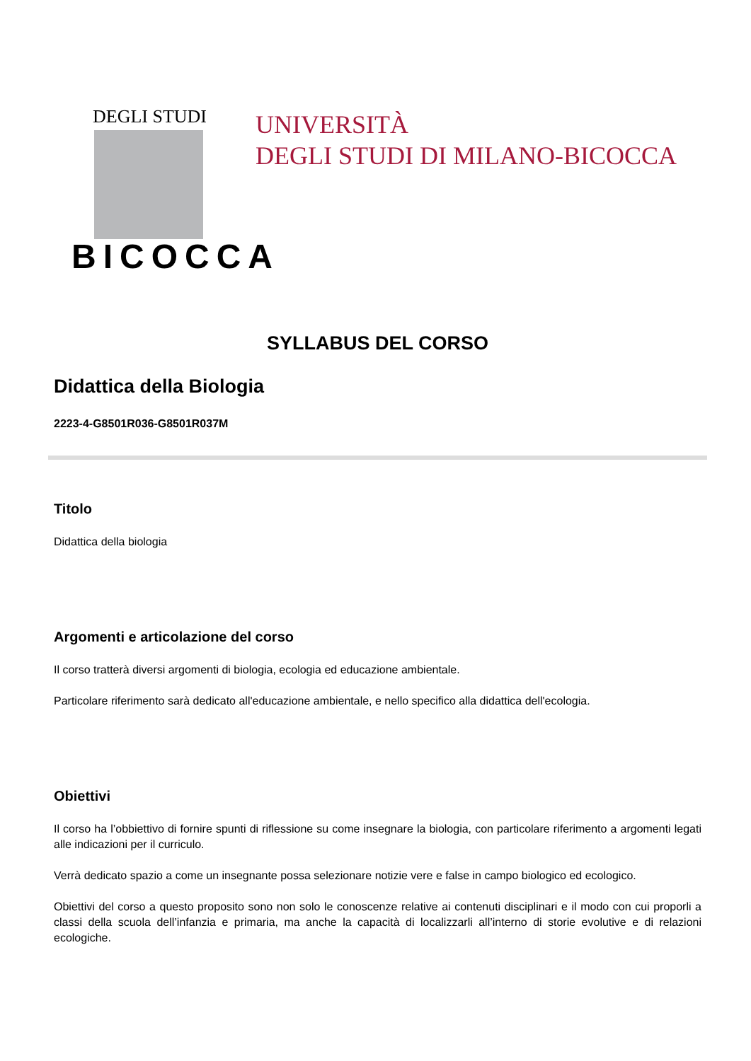DEGLI STUDI
BICOCCA
UNIVERSITÀ
DEGLI STUDI DI MILANO-BICOCCA
SYLLABUS DEL CORSO
Didattica della Biologia
2223-4-G8501R036-G8501R037M
Titolo
Didattica della biologia
Argomenti e articolazione del corso
Il corso tratterà diversi argomenti di biologia, ecologia ed educazione ambientale.
Particolare riferimento sarà dedicato all'educazione ambientale, e nello specifico alla didattica dell'ecologia.
Obiettivi
Il corso ha l’obbiettivo di fornire spunti di riflessione su come insegnare la biologia, con particolare riferimento a argomenti legati alle indicazioni per il curriculo.
Verrà dedicato spazio a come un insegnante possa selezionare notizie vere e false in campo biologico ed ecologico.
Obiettivi del corso a questo proposito sono non solo le conoscenze relative ai contenuti disciplinari e il modo con cui proporli a classi della scuola dell’infanzia e primaria, ma anche la capacità di localizzarli all’interno di storie evolutive e di relazioni ecologiche.